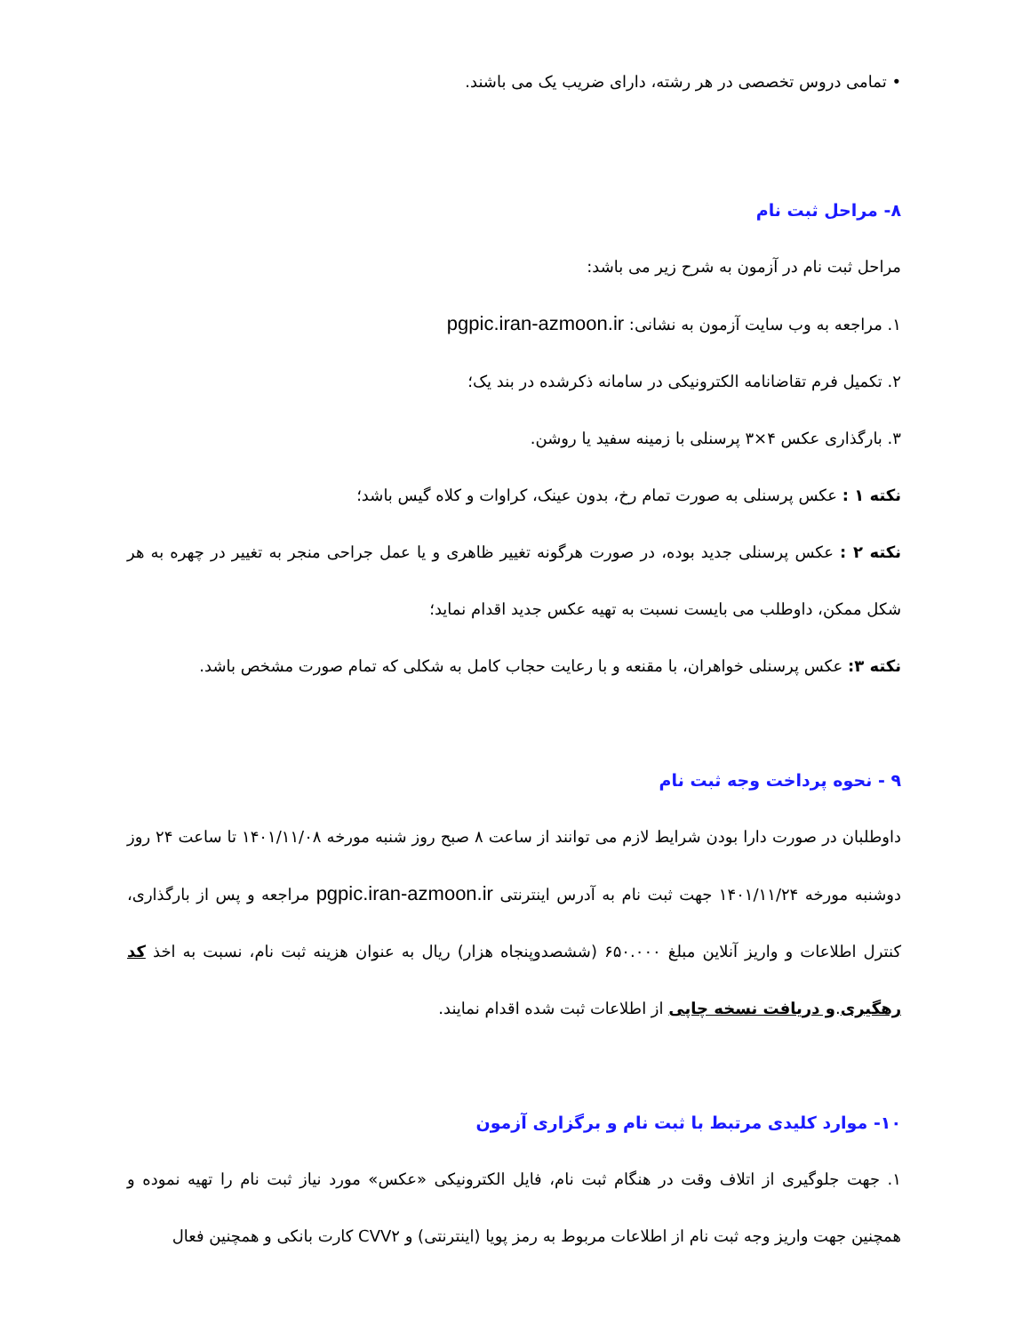• تمامی دروس تخصصی در هر رشته، دارای ضریب یک می باشند.
۸- مراحل ثبت نام
مراحل ثبت نام در آزمون به شرح زیر می باشد:
۱. مراجعه به وب سایت آزمون به نشانی: pgpic.iran-azmoon.ir
۲. تکمیل فرم تقاضانامه الکترونیکی در سامانه ذکرشده در بند یک؛
۳. بارگذاری عکس ۴×۳ پرسنلی با زمینه سفید یا روشن.
نکته ۱ : عکس پرسنلی به صورت تمام رخ، بدون عینک، کراوات و کلاه گیس باشد؛
نکته ۲ : عکس پرسنلی جدید بوده، در صورت هرگونه تغییر ظاهری و یا عمل جراحی منجر به تغییر در چهره به هر شکل ممکن، داوطلب می بایست نسبت به تهیه عکس جدید اقدام نماید؛
نکته ۳: عکس پرسنلی خواهران، با مقنعه و با رعایت حجاب کامل به شکلی که تمام صورت مشخص باشد.
۹ - نحوه پرداخت وجه ثبت نام
داوطلبان در صورت دارا بودن شرایط لازم می توانند از ساعت ۸ صبح روز شنبه مورخه ۱۴۰۱/۱۱/۰۸ تا ساعت ۲۴ روز دوشنبه مورخه ۱۴۰۱/۱۱/۲۴ جهت ثبت نام به آدرس اینترنتی pgpic.iran-azmoon.ir مراجعه و پس از بارگذاری، کنترل اطلاعات و واریز آنلاین مبلغ ۶۵۰.۰۰۰ (ششصدوپنجاه هزار) ریال به عنوان هزینه ثبت نام، نسبت به اخذ کد رهگیری.و دریافت نسخه چاپی از اطلاعات ثبت شده اقدام نمایند.
۱۰- موارد کلیدی مرتبط با ثبت نام و برگزاری آزمون
۱. جهت جلوگیری از اتلاف وقت در هنگام ثبت نام، فایل الکترونیکی «عکس» مورد نیاز ثبت نام را تهیه نموده و همچنین جهت واریز وجه ثبت نام از اطلاعات مربوط به رمز پویا (اینترنتی) و CVV۲ کارت بانکی و همچنین فعال